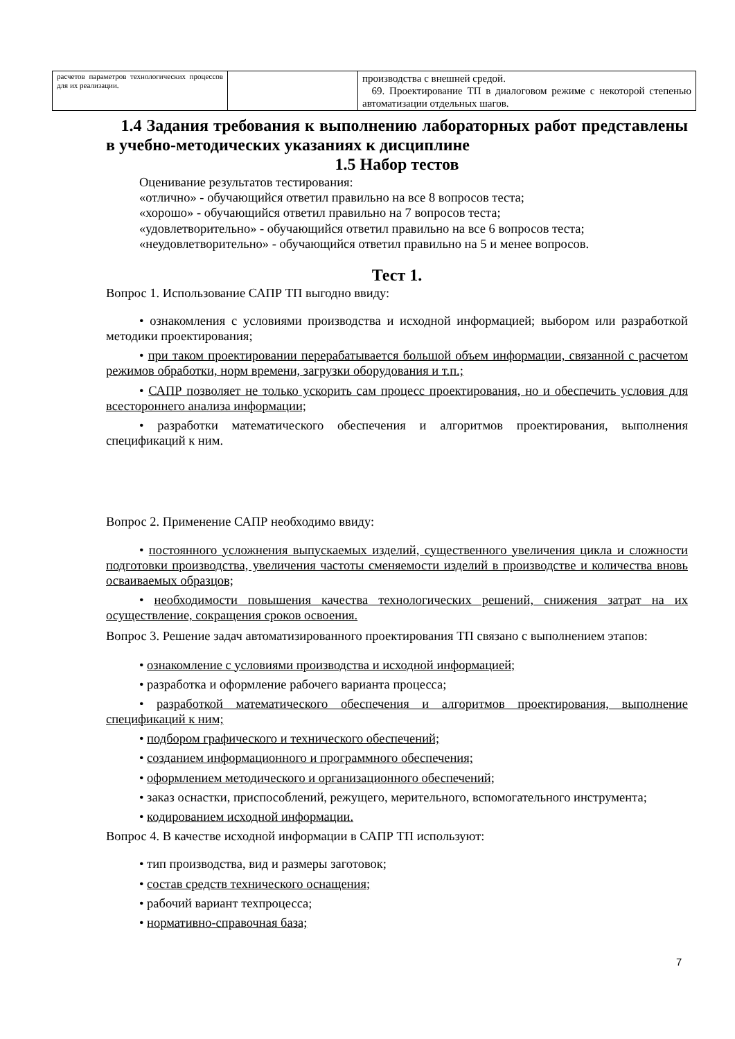| расчетов параметров технологических процессов для их реализации. | | производства с внешней средой. 69. Проектирование ТП в диалоговом режиме с некоторой степенью автоматизации отдельных шагов. |
1.4 Задания требования к выполнению лабораторных работ представлены в учебно-методических указаниях к дисциплине
1.5 Набор тестов
Оценивание результатов тестирования:
«отлично» - обучающийся ответил правильно на все 8 вопросов теста;
«хорошо» - обучающийся ответил правильно на 7 вопросов теста;
«удовлетворительно» - обучающийся ответил правильно на все 6 вопросов теста;
«неудовлетворительно» - обучающийся ответил правильно на 5 и менее вопросов.
Тест 1.
Вопрос 1. Использование САПР ТП выгодно ввиду:
• ознакомления с условиями производства и исходной информацией; выбором или разработкой методики проектирования;
• при таком проектировании перерабатывается большой объем информации, связанной с расчетом режимов обработки, норм времени, загрузки оборудования и т.п.;
• САПР позволяет не только ускорить сам процесс проектирования, но и обеспечить условия для всестороннего анализа информации;
• разработки математического обеспечения и алгоритмов проектирования, выполнения спецификаций к ним.
Вопрос 2. Применение САПР необходимо ввиду:
• постоянного усложнения выпускаемых изделий, существенного увеличения цикла и сложности подготовки производства, увеличения частоты сменяемости изделий в производстве и количества вновь осваиваемых образцов;
• необходимости повышения качества технологических решений, снижения затрат на их осуществление, сокращения сроков освоения.
Вопрос 3. Решение задач автоматизированного проектирования ТП связано с выполнением этапов:
• ознакомление с условиями производства и исходной информацией;
• разработка и оформление рабочего варианта процесса;
• разработкой математического обеспечения и алгоритмов проектирования, выполнение спецификаций к ним;
• подбором графического и технического обеспечений;
• созданием информационного и программного обеспечения;
• оформлением методического и организационного обеспечений;
• заказ оснастки, приспособлений, режущего, мерительного, вспомогательного инструмента;
• кодированием исходной информации.
Вопрос 4. В качестве исходной информации в САПР ТП используют:
• тип производства, вид и размеры заготовок;
• состав средств технического оснащения;
• рабочий вариант техпроцесса;
• нормативно-справочная база;
7